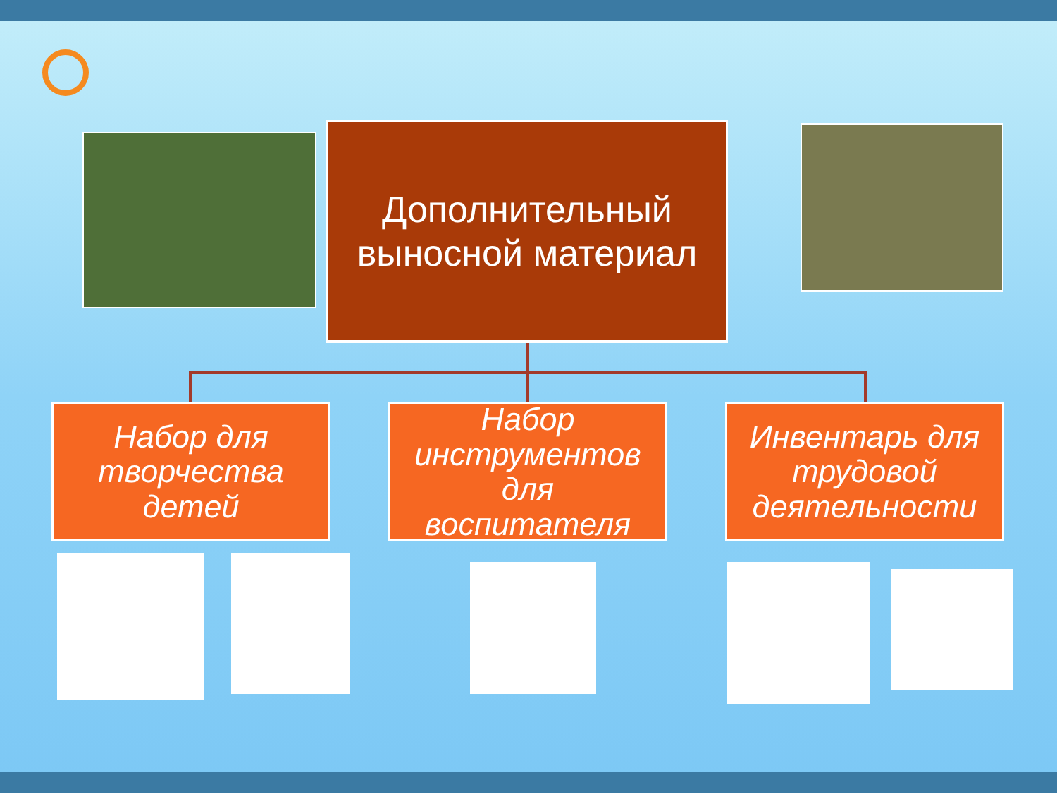Дополнительный
выносной материал
Набор для
творчества детей
Набор
инструментов для
воспитателя
Инвентарь для
трудовой
деятельности